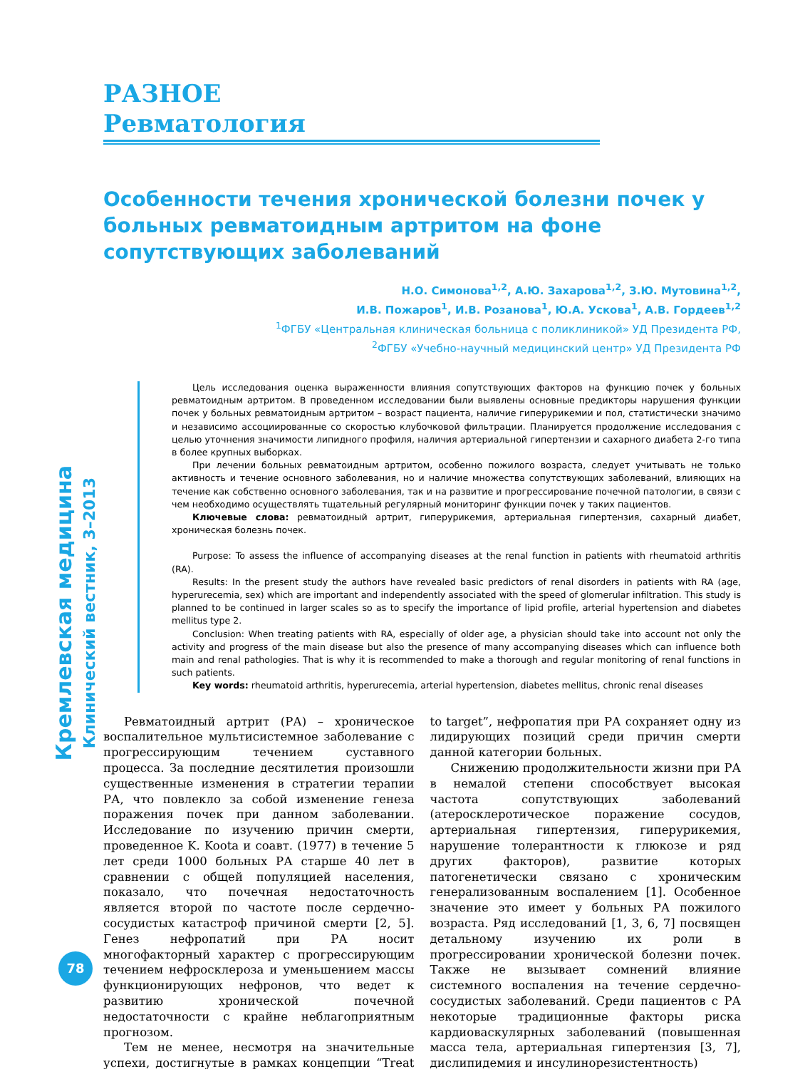Кремлевская медицина Клинический вестник, 3–2013
РАЗНОЕ
Ревматология
Особенности течения хронической болезни почек у больных ревматоидным артритом на фоне сопутствующих заболеваний
Н.О. Симонова<sup>1,2</sup>, А.Ю. Захарова<sup>1,2</sup>, З.Ю. Мутовина<sup>1,2</sup>,
И.В. Пожаров<sup>1</sup>, И.В. Розанова<sup>1</sup>, Ю.А. Ускова<sup>1</sup>, А.В. Гордеев<sup>1,2</sup>
<sup>1</sup> ФГБУ «Центральная клиническая больница с поликлиникой» УД Президента РФ,
<sup>2</sup> ФГБУ «Учебно-научный медицинский центр» УД Президента РФ
Цель исследования оценка выраженности влияния сопутствующих факторов на функцию почек у больных ревматоидным артритом. В проведенном исследовании были выявлены основные предикторы нарушения функции почек у больных ревматоидным артритом – возраст пациента, наличие гиперурикемии и пол, статистически значимо и независимо ассоциированные со скоростью клубочковой фильтрации. Планируется продолжение исследования с целью уточнения значимости липидного профиля, наличия артериальной гипертензии и сахарного диабета 2-го типа в более крупных выборках.
При лечении больных ревматоидным артритом, особенно пожилого возраста, следует учитывать не только активность и течение основного заболевания, но и наличие множества сопутствующих заболеваний, влияющих на течение как собственно основного заболевания, так и на развитие и прогрессирование почечной патологии, в связи с чем необходимо осуществлять тщательный регулярный мониторинг функции почек у таких пациентов.
Ключевые слова: ревматоидный артрит, гиперурикемия, артериальная гипертензия, сахарный диабет, хроническая болезнь почек.
Purpose: To assess the influence of accompanying diseases at the renal function in patients with rheumatoid arthritis (RA).
Results: In the present study the authors have revealed basic predictors of renal disorders in patients with RA (age, hyperurecemia, sex) which are important and independently associated with the speed of glomerular infiltration. This study is planned to be continued in larger scales so as to specify the importance of lipid profile, arterial hypertension and diabetes mellitus type 2.
Conclusion: When treating patients with RA, especially of older age, a physician should take into account not only the activity and progress of the main disease but also the presence of many accompanying diseases which can influence both main and renal pathologies. That is why it is recommended to make a thorough and regular monitoring of renal functions in such patients.
Key words: rheumatoid arthritis, hyperurecemia, arterial hypertension, diabetes mellitus, chronic renal diseases
Ревматоидный артрит (РА) – хроническое воспалительное мультисистемное заболевание с прогрессирующим течением суставного процесса. За последние десятилетия произошли существенные изменения в стратегии терапии РА, что повлекло за собой изменение генеза поражения почек при данном заболевании. Исследование по изучению причин смерти, проведенное K. Koota и соавт. (1977) в течение 5 лет среди 1000 больных РА старше 40 лет в сравнении с общей популяцией населения, показало, что почечная недостаточность является второй по частоте после сердечно-сосудистых катастроф причиной смерти [2, 5]. Генез нефропатий при РА носит многофакторный характер с прогрессирующим течением нефросклероза и уменьшением массы функционирующих нефронов, что ведет к развитию хронической почечной недостаточности с крайне неблагоприятным прогнозом.
Тем не менее, несмотря на значительные успехи, достигнутые в рамках концепции “Treat to target”, нефропатия при РА сохраняет одну из лидирующих позиций среди причин смерти данной категории больных.
Снижению продолжительности жизни при РА в немалой степени способствует высокая частота сопутствующих заболеваний (атеросклеротическое поражение сосудов, артериальная гипертензия, гиперурикемия, нарушение толерантности к глюкозе и ряд других факторов), развитие которых патогенетически связано с хроническим генерализованным воспалением [1]. Особенное значение это имеет у больных РА пожилого возраста. Ряд исследований [1, 3, 6, 7] посвящен детальному изучению их роли в прогрессировании хронической болезни почек. Также не вызывает сомнений влияние системного воспаления на течение сердечно-сосудистых заболеваний. Среди пациентов с РА некоторые традиционные факторы риска кардиоваскулярных заболеваний (повышенная масса тела, артериальная гипертензия [3, 7], дислипидемия и инсулинорезистентность)
78